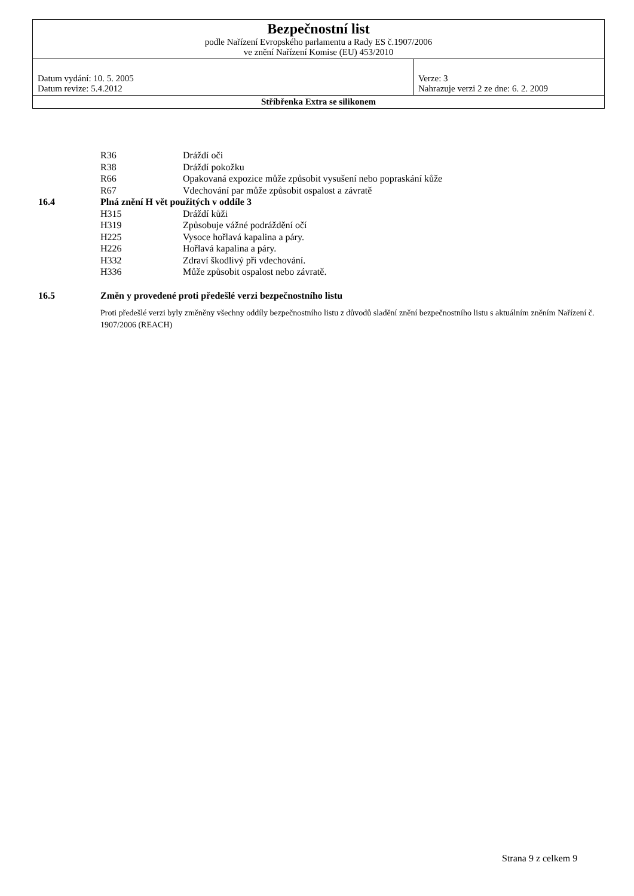| Bezpečnostní list podle Nařízení Evropského parlamentu a Rady ES č.1907/2006 ve znění Nařízení Komise (EU) 453/2010 | |
| Datum vydání: 10. 5. 2005 Datum revize: 5.4.2012 | Verze: 3 Nahrazuje verzi 2 ze dne: 6. 2. 2009 |
| Stříbřenka Extra se silikonem | |
R36 Dráždí oči
R38 Dráždí pokožku
R66 Opakovaná expozice může způsobit vysušení nebo popraskání kůže
R67 Vdechování par může způsobit ospalost a závratě
16.4 Plná znění H vět použitých v oddíle 3
H315 Dráždí kůži
H319 Způsobuje vážné podráždění očí
H225 Vysoce hořlavá kapalina a páry.
H226 Hořlavá kapalina a páry.
H332 Zdraví škodlivý při vdechování.
H336 Může způsobit ospalost nebo závratě.
16.5 Změn y provedené proti předešlé verzi bezpečnostního listu
Proti předešlé verzi byly změněny všechny oddíly bezpečnostního listu z důvodů sladění znění bezpečnostního listu s aktuálním zněním Nařízení č. 1907/2006 (REACH)
Strana 9 z celkem 9